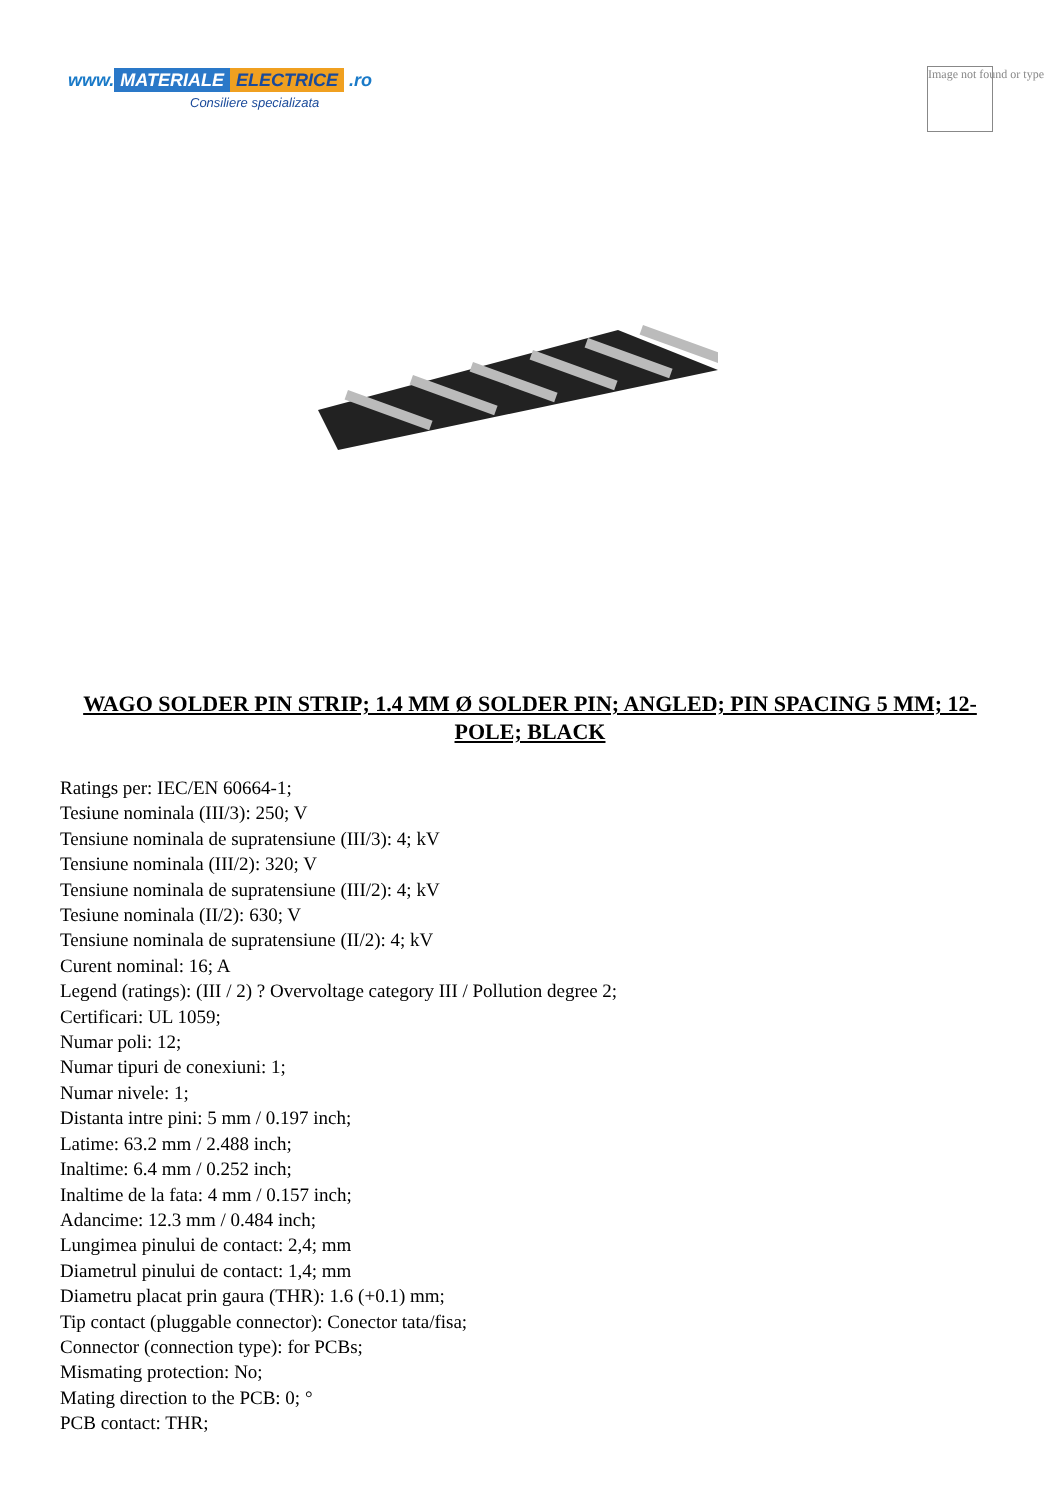www. MATERIALE ELECTRICE .ro
Consiliere specializata
Image not found or type
WAGO SOLDER PIN STRIP; 1.4 MM Ø SOLDER PIN; ANGLED; PIN SPACING 5 MM; 12-POLE; BLACK
Ratings per: IEC/EN 60664-1;
Tesiune nominala (III/3): 250; V
Tensiune nominala de supratensiune (III/3): 4; kV
Tensiune nominala (III/2): 320; V
Tensiune nominala de supratensiune (III/2): 4; kV
Tesiune nominala (II/2): 630; V
Tensiune nominala de supratensiune (II/2): 4; kV
Curent nominal: 16; A
Legend (ratings): (III / 2) ? Overvoltage category III / Pollution degree 2;
Certificari: UL 1059;
Numar poli: 12;
Numar tipuri de conexiuni: 1;
Numar nivele: 1;
Distanta intre pini: 5 mm / 0.197 inch;
Latime: 63.2 mm / 2.488 inch;
Inaltime: 6.4 mm / 0.252 inch;
Inaltime de la fata: 4 mm / 0.157 inch;
Adancime: 12.3 mm / 0.484 inch;
Lungimea pinului de contact: 2,4; mm
Diametrul pinului de contact: 1,4; mm
Diametru placat prin gaura (THR): 1.6 (+0.1) mm;
Tip contact (pluggable connector): Conector tata/fisa;
Connector (connection type): for PCBs;
Mismating protection: No;
Mating direction to the PCB: 0; °
PCB contact: THR;